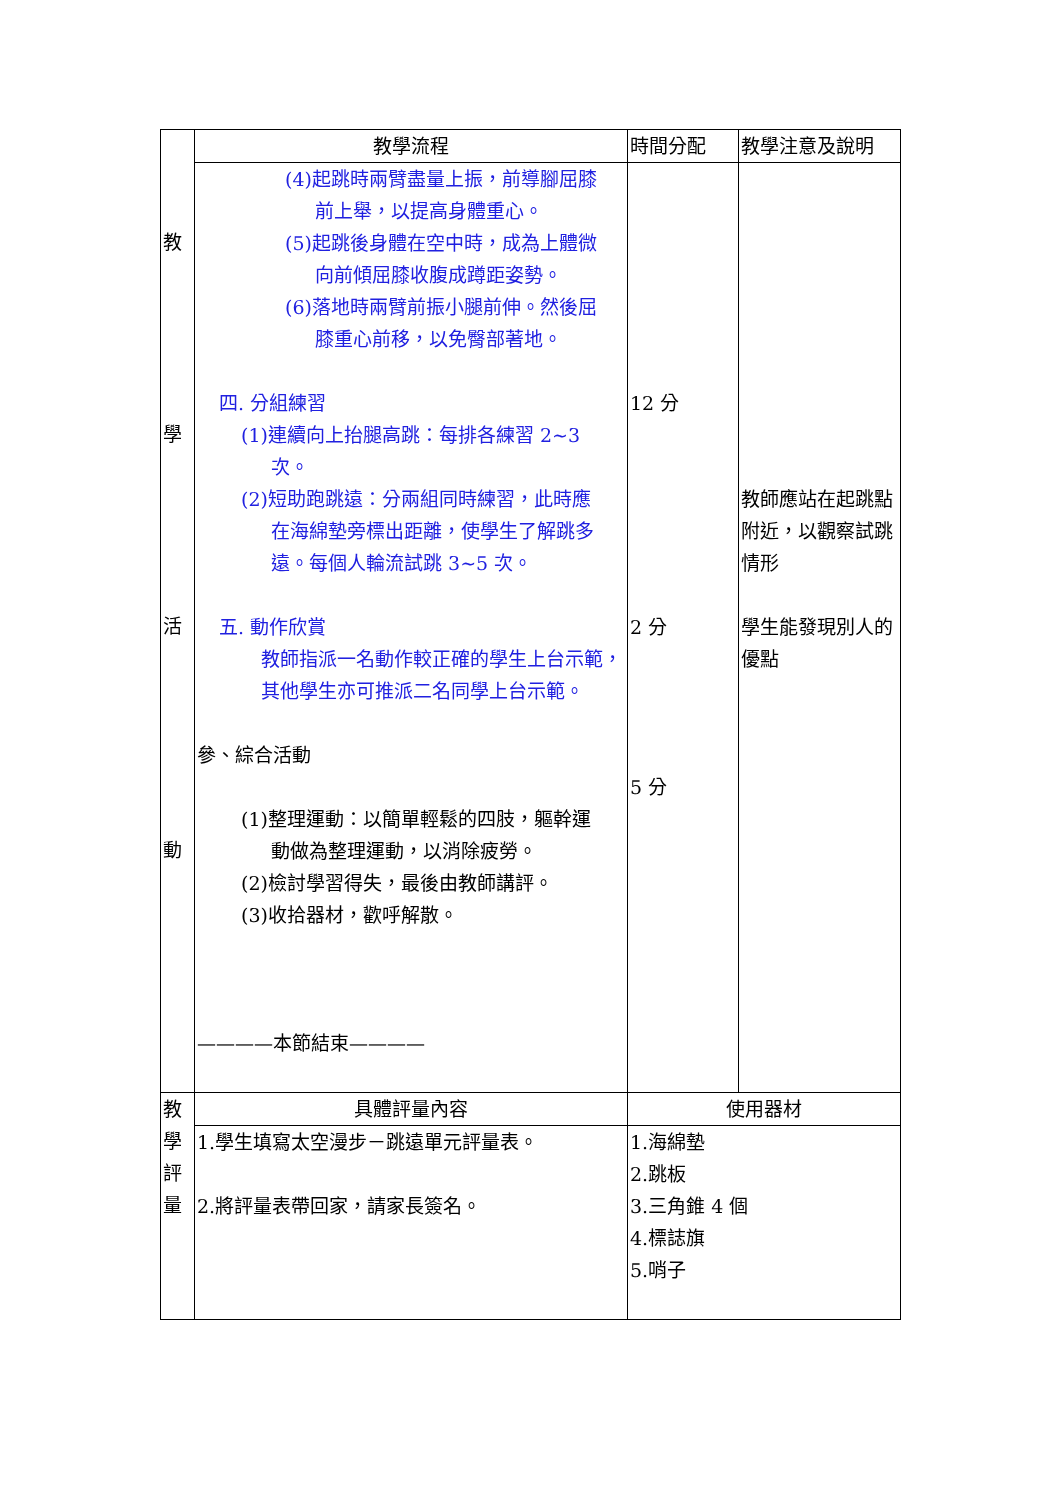| 教 學 活 動 | 教學流程 | 時間分配 | 教學注意及說明 |
| | (4)起跳時兩臂盡量上振，前導腳屈膝 前上舉，以提高身體重心。 (5)起跳後身體在空中時，成為上體微 向前傾屈膝收腹成蹲距姿勢。 (6)落地時兩臂前振小腿前伸。然後屈 膝重心前移，以免臀部著地。 四. 分組練習 (1)連續向上抬腿高跳：每排各練習 2~3 次。 (2)短助跑跳遠：分兩組同時練習，此時應 在海綿墊旁標出距離，使學生了解跳多 遠。每個人輪流試跳 3~5 次。 五. 動作欣賞 教師指派一名動作較正確的學生上台示範，其他學生亦可推派二名同學上台示範。 參、綜合活動 (1)整理運動：以簡單輕鬆的四肢，軀幹運 動做為整理運動，以消除疲勞。 (2)檢討學習得失，最後由教師講評。 (3)收拾器材，歡呼解散。 ————本節結束———— | 12 分 2 分 5 分 | 教師應站在起跳點附近，以觀察試跳情形 學生能發現別人的優點 |
| 教 學 評 量 | 具體評量內容 | 使用器材 | |
| | 1.學生填寫太空漫步－跳遠單元評量表。 2.將評量表帶回家，請家長簽名。 | 1.海綿墊 2.跳板 3.三角錐 4 個 4.標誌旗 5.哨子 | |